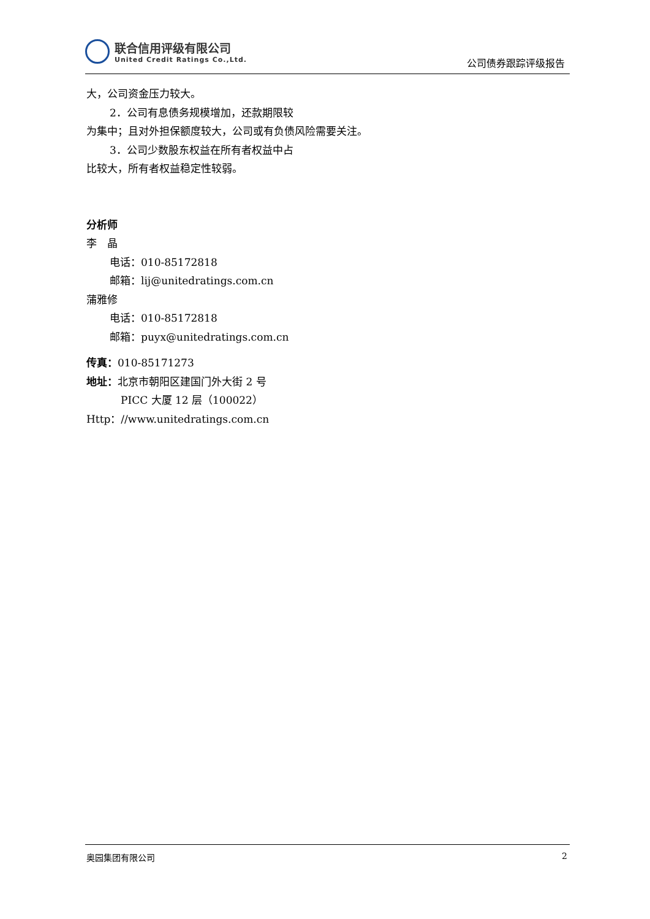联合信用评级有限公司
United Credit Ratings Co.,Ltd.
公司债券跟踪评级报告
大，公司资金压力较大。
2．公司有息债务规模增加，还款期限较
为集中；且对外担保额度较大，公司或有负债风险需要关注。
3．公司少数股东权益在所有者权益中占
比较大，所有者权益稳定性较弱。
分析师
李　晶
电话：010-85172818
邮箱：lij@unitedratings.com.cn
蒲雅修
电话：010-85172818
邮箱：puyx@unitedratings.com.cn
传真：010-85171273
地址：北京市朝阳区建国门外大街 2 号
PICC 大厦 12 层（100022）
Http：//www.unitedratings.com.cn
奥园集团有限公司 2